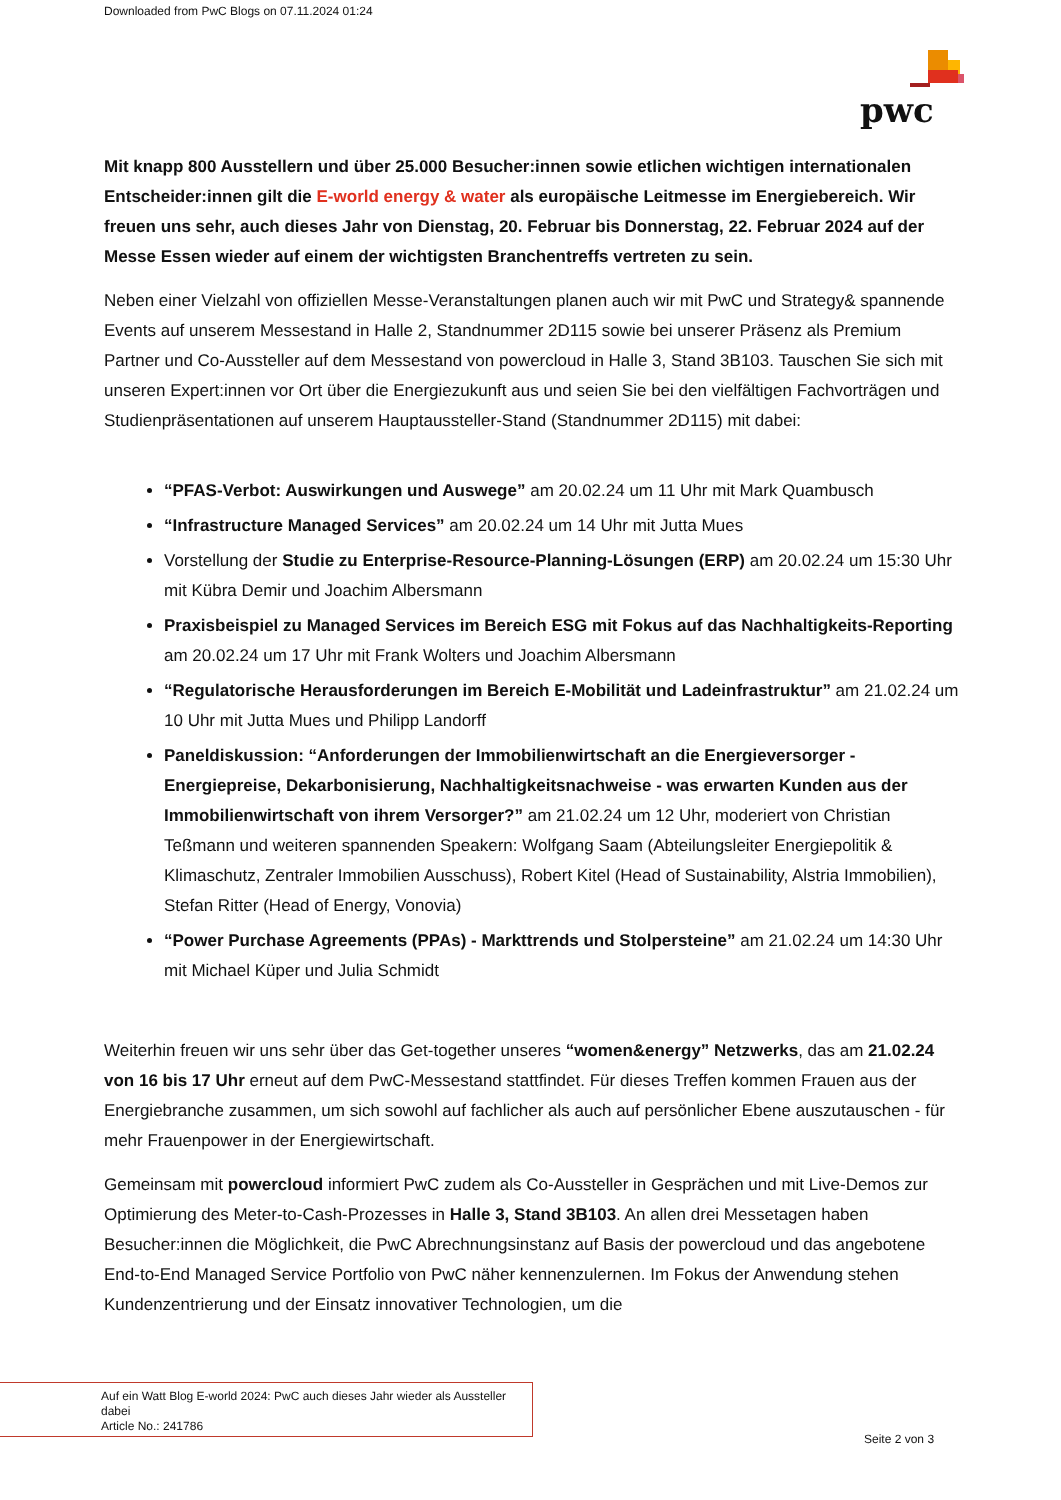Downloaded from PwC Blogs on 07.11.2024 01:24
pwc
Mit knapp 800 Ausstellern und über 25.000 Besucher:innen sowie etlichen wichtigen internationalen Entscheider:innen gilt die E-world energy & water als europäische Leitmesse im Energiebereich. Wir freuen uns sehr, auch dieses Jahr von Dienstag, 20. Februar bis Donnerstag, 22. Februar 2024 auf der Messe Essen wieder auf einem der wichtigsten Branchentreffs vertreten zu sein.
Neben einer Vielzahl von offiziellen Messe-Veranstaltungen planen auch wir mit PwC und Strategy& spannende Events auf unserem Messestand in Halle 2, Standnummer 2D115 sowie bei unserer Präsenz als Premium Partner und Co-Aussteller auf dem Messestand von powercloud in Halle 3, Stand 3B103. Tauschen Sie sich mit unseren Expert:innen vor Ort über die Energiezukunft aus und seien Sie bei den vielfältigen Fachvorträgen und Studienpräsentationen auf unserem Hauptaussteller-Stand (Standnummer 2D115) mit dabei:
“PFAS-Verbot: Auswirkungen und Auswege” am 20.02.24 um 11 Uhr mit Mark Quambusch
“Infrastructure Managed Services” am 20.02.24 um 14 Uhr mit Jutta Mues
Vorstellung der Studie zu Enterprise-Resource-Planning-Lösungen (ERP) am 20.02.24 um 15:30 Uhr mit Kübra Demir und Joachim Albersmann
Praxisbeispiel zu Managed Services im Bereich ESG mit Fokus auf das Nachhaltigkeits-Reporting am 20.02.24 um 17 Uhr mit Frank Wolters und Joachim Albersmann
“Regulatorische Herausforderungen im Bereich E-Mobilität und Ladeinfrastruktur” am 21.02.24 um 10 Uhr mit Jutta Mues und Philipp Landorff
Paneldiskussion: “Anforderungen der Immobilienwirtschaft an die Energieversorger - Energiepreise, Dekarbonisierung, Nachhaltigkeitsnachweise - was erwarten Kunden aus der Immobilienwirtschaft von ihrem Versorger?” am 21.02.24 um 12 Uhr, moderiert von Christian Teßmann und weiteren spannenden Speakern: Wolfgang Saam (Abteilungsleiter Energiepolitik & Klimaschutz, Zentraler Immobilien Ausschuss), Robert Kitel (Head of Sustainability, Alstria Immobilien), Stefan Ritter (Head of Energy, Vonovia)
“Power Purchase Agreements (PPAs) - Markttrends und Stolpersteine” am 21.02.24 um 14:30 Uhr mit Michael Küper und Julia Schmidt
Weiterhin freuen wir uns sehr über das Get-together unseres “women&energy” Netzwerks, das am 21.02.24 von 16 bis 17 Uhr erneut auf dem PwC-Messestand stattfindet. Für dieses Treffen kommen Frauen aus der Energiebranche zusammen, um sich sowohl auf fachlicher als auch auf persönlicher Ebene auszutauschen - für mehr Frauenpower in der Energiewirtschaft.
Gemeinsam mit powercloud informiert PwC zudem als Co-Aussteller in Gesprächen und mit Live-Demos zur Optimierung des Meter-to-Cash-Prozesses in Halle 3, Stand 3B103. An allen drei Messetagen haben Besucher:innen die Möglichkeit, die PwC Abrechnungsinstanz auf Basis der powercloud und das angebotene End-to-End Managed Service Portfolio von PwC näher kennenzulernen. Im Fokus der Anwendung stehen Kundenzentrierung und der Einsatz innovativer Technologien, um die
Auf ein Watt Blog E-world 2024: PwC auch dieses Jahr wieder als Aussteller dabei
Article No.: 241786
Seite 2 von 3